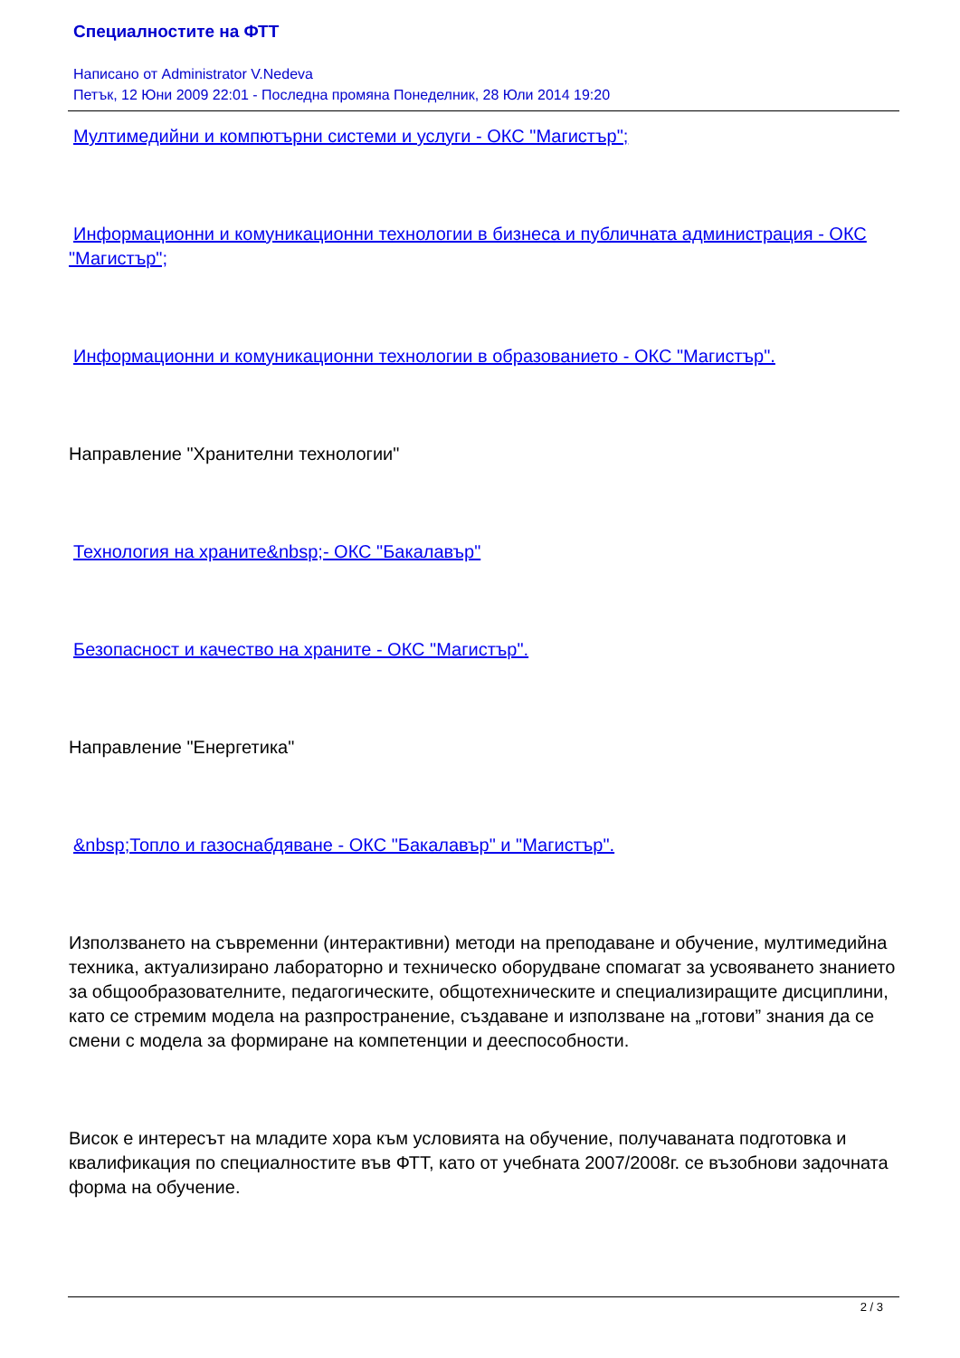Специалностите на ФТТ
Написано от Administrator V.Nedeva
Петък, 12 Юни 2009 22:01 - Последна промяна Понеделник, 28 Юли 2014 19:20
Мултимедийни и компютърни системи и услуги - ОКС "Магистър";
Информационни и комуникационни технологии в бизнеса и публичната администрация - ОКС "Магистър";
Информационни и комуникационни технологии в образованието - ОКС "Магистър".
Направление "Хранителни технологии"
Технология на храните&nbsp;- ОКС "Бакалавър"
Безопасност и качество на храните - ОКС "Магистър".
Направление "Енергетика"
&nbsp;Топло и газоснабдяване - ОКС "Бакалавър" и "Магистър".
Използването на съвременни (интерактивни) методи на преподаване и обучение, мултимедийна техника, актуализирано лабораторно и техническо оборудване спомагат за усвояването знанието за общообразователните, педагогическите, общотехническите и специализиращите дисциплини, като се стремим модела на разпространение, създаване и използване на „готови” знания да се смени с модела за формиране на компетенции и дееспособности.
Висок е интересът на младите хора към условията на обучение, получаваната подготовка и квалификация по специалностите във ФТТ, като от учебната 2007/2008г. се възобнови задочната форма на обучение.
2 / 3